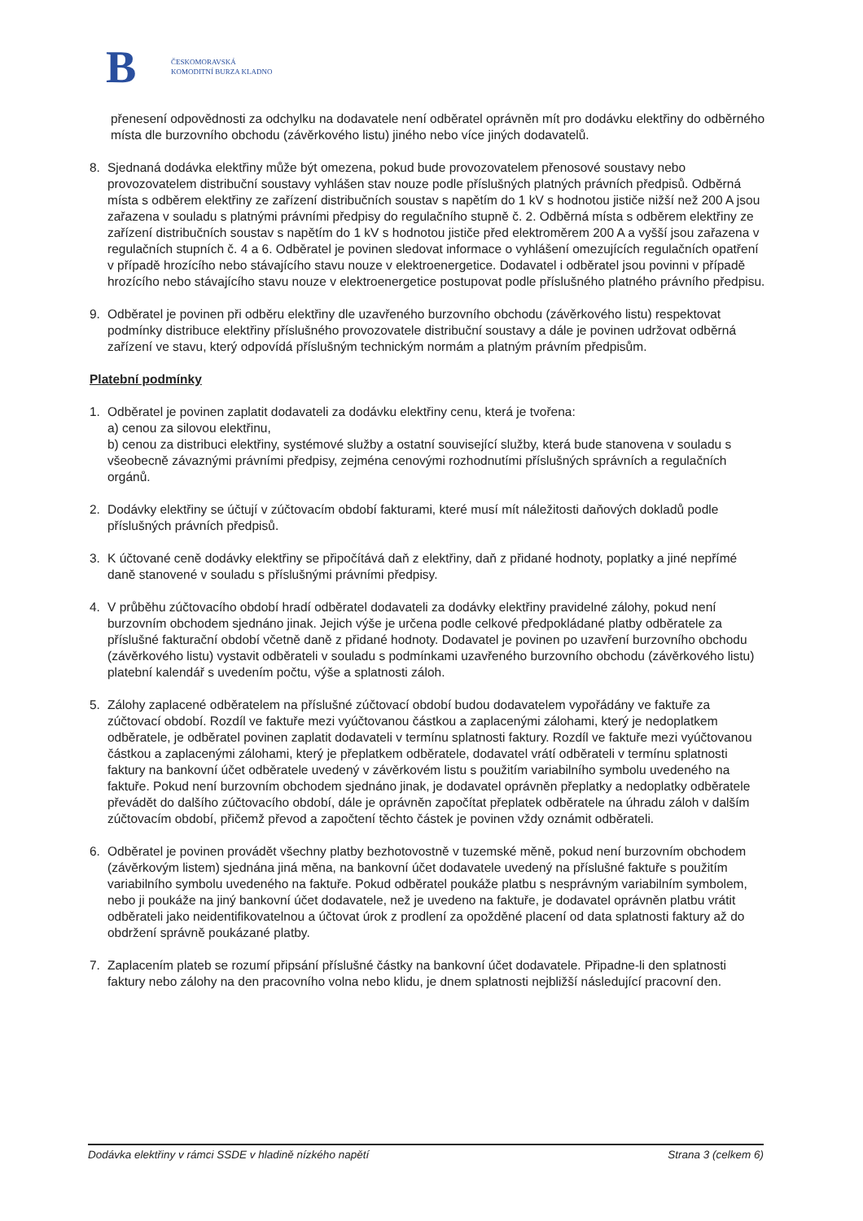B
ČESKOMORAVSKÁ
KOMODITNÍ BURZA KLADNO
přenesení odpovědnosti za odchylku na dodavatele není odběratel oprávněn mít pro dodávku elektřiny do odběrného místa dle burzovního obchodu (závěrkového listu) jiného nebo více jiných dodavatelů.
8. Sjednaná dodávka elektřiny může být omezena, pokud bude provozovatelem přenosové soustavy nebo provozovatelem distribuční soustavy vyhlášen stav nouze podle příslušných platných právních předpisů. Odběrná místa s odběrem elektřiny ze zařízení distribučních soustav s napětím do 1 kV s hodnotou jističe nižší než 200 A jsou zařazena v souladu s platnými právními předpisy do regulačního stupně č. 2. Odběrná místa s odběrem elektřiny ze zařízení distribučních soustav s napětím do 1 kV s hodnotou jističe před elektroměrem 200 A a vyšší jsou zařazena v regulačních stupních č. 4 a 6. Odběratel je povinen sledovat informace o vyhlášení omezujících regulačních opatření v případě hrozícího nebo stávajícího stavu nouze v elektroenergetice. Dodavatel i odběratel jsou povinni v případě hrozícího nebo stávajícího stavu nouze v elektroenergetice postupovat podle příslušného platného právního předpisu.
9. Odběratel je povinen při odběru elektřiny dle uzavřeného burzovního obchodu (závěrkového listu) respektovat podmínky distribuce elektřiny příslušného provozovatele distribuční soustavy a dále je povinen udržovat odběrná zařízení ve stavu, který odpovídá příslušným technickým normám a platným právním předpisům.
Platební podmínky
1. Odběratel je povinen zaplatit dodavateli za dodávku elektřiny cenu, která je tvořena:
a) cenou za silovou elektřinu,
b) cenou za distribuci elektřiny, systémové služby a ostatní související služby, která bude stanovena v souladu s všeobecně závaznými právními předpisy, zejména cenovými rozhodnutími příslušných správních a regulačních orgánů.
2. Dodávky elektřiny se účtují v zúčtovacím období fakturami, které musí mít náležitosti daňových dokladů podle příslušných právních předpisů.
3. K účtované ceně dodávky elektřiny se připočítává daň z elektřiny, daň z přidané hodnoty, poplatky a jiné nepřímé daně stanovené v souladu s příslušnými právními předpisy.
4. V průběhu zúčtovacího období hradí odběratel dodavateli za dodávky elektřiny pravidelné zálohy, pokud není burzovním obchodem sjednáno jinak. Jejich výše je určena podle celkové předpokládané platby odběratele za příslušné fakturační období včetně daně z přidané hodnoty. Dodavatel je povinen po uzavření burzovního obchodu (závěrkového listu) vystavit odběrateli v souladu s podmínkami uzavřeného burzovního obchodu (závěrkového listu) platební kalendář s uvedením počtu, výše a splatnosti záloh.
5. Zálohy zaplacené odběratelem na příslušné zúčtovací období budou dodavatelem vypořádány ve faktuře za zúčtovací období. Rozdíl ve faktuře mezi vyúčtovanou částkou a zaplacenými zálohami, který je nedoplatkem odběratele, je odběratel povinen zaplatit dodavateli v termínu splatnosti faktury. Rozdíl ve faktuře mezi vyúčtovanou částkou a zaplacenými zálohami, který je přeplatkem odběratele, dodavatel vrátí odběrateli v termínu splatnosti faktury na bankovní účet odběratele uvedený v závěrkovém listu s použitím variabilního symbolu uvedeného na faktuře. Pokud není burzovním obchodem sjednáno jinak, je dodavatel oprávněn přeplatky a nedoplatky odběratele převádět do dalšího zúčtovacího období, dále je oprávněn započítat přeplatek odběratele na úhradu záloh v dalším zúčtovacím období, přičemž převod a započtení těchto částek je povinen vždy oznámit odběrateli.
6. Odběratel je povinen provádět všechny platby bezhotovostně v tuzemské měně, pokud není burzovním obchodem (závěrkovým listem) sjednána jiná měna, na bankovní účet dodavatele uvedený na příslušné faktuře s použitím variabilního symbolu uvedeného na faktuře. Pokud odběratel poukáže platbu s nesprávným variabilním symbolem, nebo ji poukáže na jiný bankovní účet dodavatele, než je uvedeno na faktuře, je dodavatel oprávněn platbu vrátit odběrateli jako neidentifikovatelnou a účtovat úrok z prodlení za opožděné placení od data splatnosti faktury až do obdržení správně poukázané platby.
7. Zaplacením plateb se rozumí připsání příslušné částky na bankovní účet dodavatele. Připadne-li den splatnosti faktury nebo zálohy na den pracovního volna nebo klidu, je dnem splatnosti nejbližší následující pracovní den.
Dodávka elektřiny v rámci SSDE v hladině nízkého napětí Strana 3 (celkem 6)